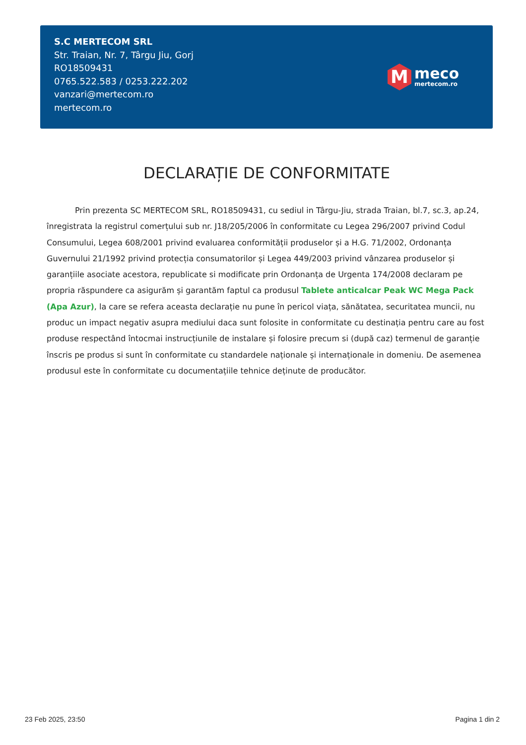S.C MERTECOM SRL
Str. Traian, Nr. 7, Târgu Jiu, Gorj
RO18509431
0765.522.583 / 0253.222.202
vanzari@mertecom.ro
mertecom.ro
M
meco
mertecom.ro
DECLARAȚIE DE CONFORMITATE
Prin prezenta SC MERTECOM SRL, RO18509431, cu sediul in Târgu-Jiu, strada Traian, bl.7, sc.3, ap.24, înregistrata la registrul comerțului sub nr. J18/205/2006 în conformitate cu Legea 296/2007 privind Codul Consumului, Legea 608/2001 privind evaluarea conformității produselor și a H.G. 71/2002, Ordonanța Guvernului 21/1992 privind protecția consumatorilor și Legea 449/2003 privind vânzarea produselor și garanțiile asociate acestora, republicate si modificate prin Ordonanța de Urgenta 174/2008 declaram pe propria răspundere ca asigurăm și garantăm faptul ca produsul Tablete anticalcar Peak WC Mega Pack (Apa Azur), la care se refera aceasta declarație nu pune în pericol viața, sănătatea, securitatea muncii, nu produc un impact negativ asupra mediului daca sunt folosite in conformitate cu destinația pentru care au fost produse respectând întocmai instrucțiunile de instalare și folosire precum si (după caz) termenul de garanție înscris pe produs si sunt în conformitate cu standardele naționale și internaționale in domeniu. De asemenea produsul este în conformitate cu documentațiile tehnice deținute de producător.
23 Feb 2025, 23:50 Pagina 1 din 2